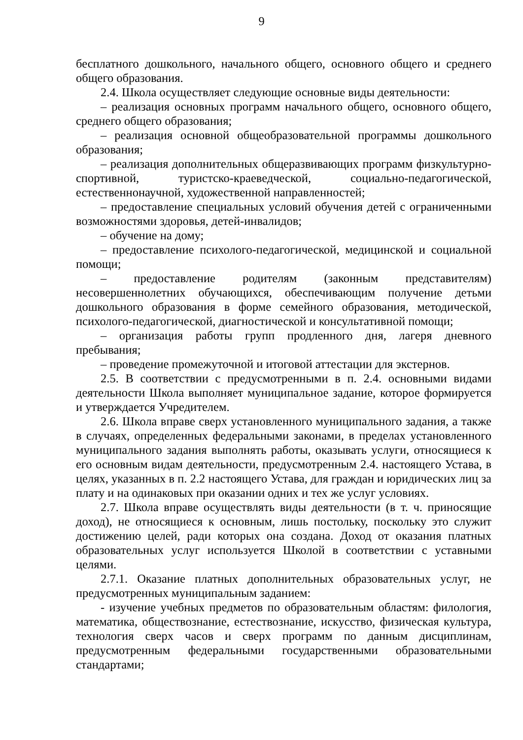9
бесплатного дошкольного, начального общего, основного общего и среднего общего образования.
2.4. Школа осуществляет следующие основные виды деятельности:
– реализация основных программ начального общего, основного общего, среднего общего образования;
– реализация основной общеобразовательной программы дошкольного образования;
– реализация дополнительных общеразвивающих программ физкультурно-спортивной, туристско-краеведческой, социально-педагогической, естественнонаучной, художественной направленностей;
– предоставление специальных условий обучения детей с ограниченными возможностями здоровья, детей-инвалидов;
– обучение на дому;
– предоставление психолого-педагогической, медицинской и социальной помощи;
– предоставление родителям (законным представителям) несовершеннолетних обучающихся, обеспечивающим получение детьми дошкольного образования в форме семейного образования, методической, психолого-педагогической, диагностической и консультативной помощи;
– организация работы групп продленного дня, лагеря дневного пребывания;
– проведение промежуточной и итоговой аттестации для экстернов.
2.5. В соответствии с предусмотренными в п. 2.4. основными видами деятельности Школа выполняет муниципальное задание, которое формируется и утверждается Учредителем.
2.6. Школа вправе сверх установленного муниципального задания, а также в случаях, определенных федеральными законами, в пределах установленного муниципального задания выполнять работы, оказывать услуги, относящиеся к его основным видам деятельности, предусмотренным 2.4. настоящего Устава, в целях, указанных в п. 2.2 настоящего Устава, для граждан и юридических лиц за плату и на одинаковых при оказании одних и тех же услуг условиях.
2.7. Школа вправе осуществлять виды деятельности (в т. ч. приносящие доход), не относящиеся к основным, лишь постольку, поскольку это служит достижению целей, ради которых она создана. Доход от оказания платных образовательных услуг используется Школой в соответствии с уставными целями.
2.7.1. Оказание платных дополнительных образовательных услуг, не предусмотренных муниципальным заданием:
- изучение учебных предметов по образовательным областям: филология, математика, обществознание, естествознание, искусство, физическая культура, технология сверх часов и сверх программ по данным дисциплинам, предусмотренным федеральными государственными образовательными стандартами;